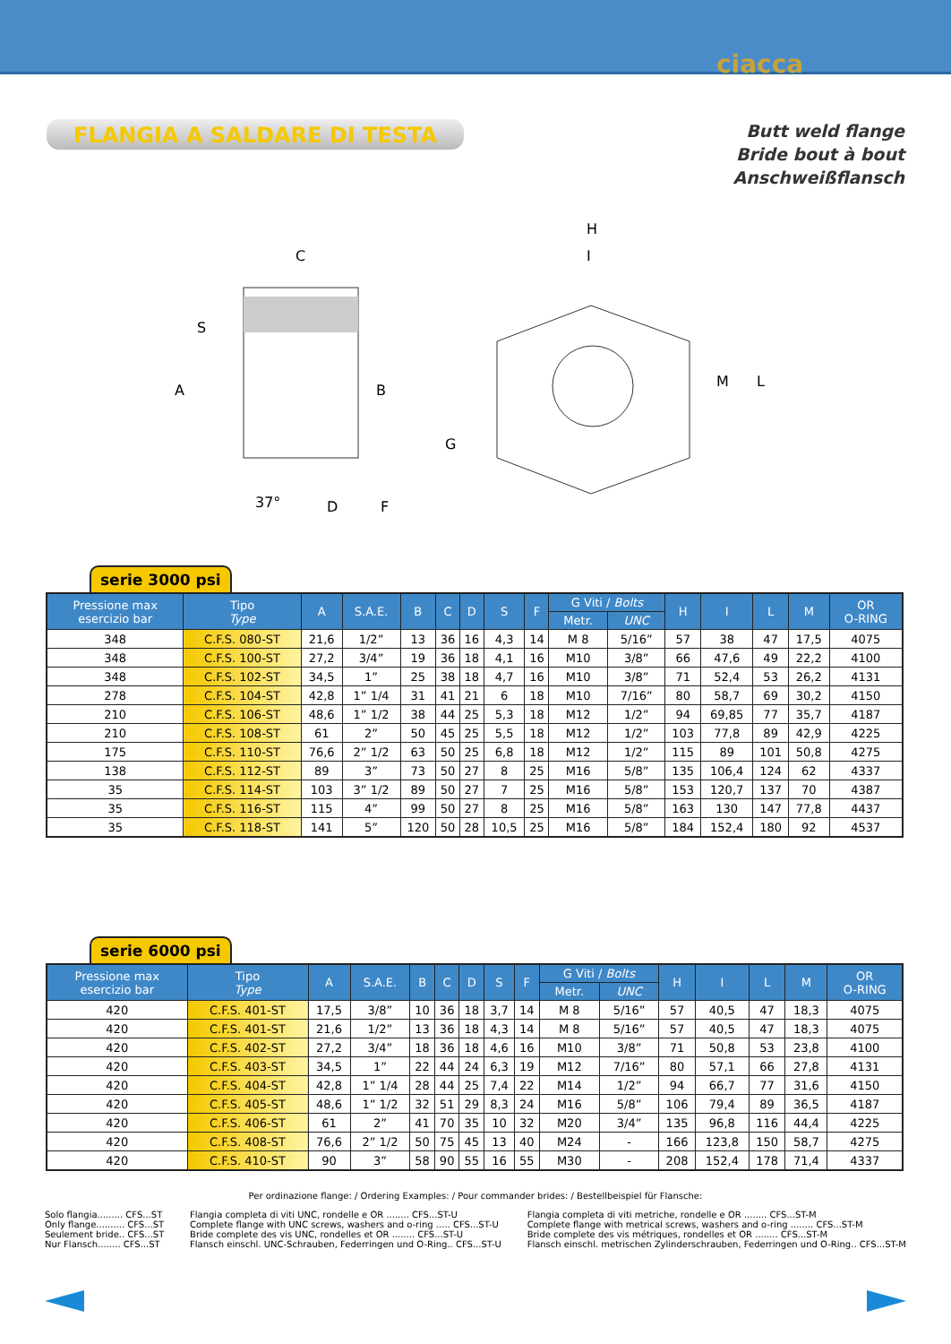ciacca
FLANGIA A SALDARE DI TESTA
Butt weld flange
Bride bout à bout
Anschweißflansch
C
A
B
G
D
F
S
37°
H
I
M
L
serie 3000 psi
| Pressione max esercizio bar | Tipo Type | A | S.A.E. | B | C | D | S | F | G Viti / Bolts | | H | I | L | M | OR O-RING |
| --- | --- | --- | --- | --- | --- | --- | --- | --- | --- | --- | --- | --- | --- | --- | --- |
| | | | | | | | | | Metr. | UNC | | | | | |
| 348 | C.F.S. 080-ST | 21,6 | 1/2” | 13 | 36 | 16 | 4,3 | 14 | M 8 | 5/16” | 57 | 38 | 47 | 17,5 | 4075 |
| 348 | C.F.S. 100-ST | 27,2 | 3/4” | 19 | 36 | 18 | 4,1 | 16 | M10 | 3/8” | 66 | 47,6 | 49 | 22,2 | 4100 |
| 348 | C.F.S. 102-ST | 34,5 | 1” | 25 | 38 | 18 | 4,7 | 16 | M10 | 3/8” | 71 | 52,4 | 53 | 26,2 | 4131 |
| 278 | C.F.S. 104-ST | 42,8 | 1” 1/4 | 31 | 41 | 21 | 6 | 18 | M10 | 7/16” | 80 | 58,7 | 69 | 30,2 | 4150 |
| 210 | C.F.S. 106-ST | 48,6 | 1” 1/2 | 38 | 44 | 25 | 5,3 | 18 | M12 | 1/2” | 94 | 69,85 | 77 | 35,7 | 4187 |
| 210 | C.F.S. 108-ST | 61 | 2” | 50 | 45 | 25 | 5,5 | 18 | M12 | 1/2” | 103 | 77,8 | 89 | 42,9 | 4225 |
| 175 | C.F.S. 110-ST | 76,6 | 2” 1/2 | 63 | 50 | 25 | 6,8 | 18 | M12 | 1/2” | 115 | 89 | 101 | 50,8 | 4275 |
| 138 | C.F.S. 112-ST | 89 | 3” | 73 | 50 | 27 | 8 | 25 | M16 | 5/8” | 135 | 106,4 | 124 | 62 | 4337 |
| 35 | C.F.S. 114-ST | 103 | 3” 1/2 | 89 | 50 | 27 | 7 | 25 | M16 | 5/8” | 153 | 120,7 | 137 | 70 | 4387 |
| 35 | C.F.S. 116-ST | 115 | 4” | 99 | 50 | 27 | 8 | 25 | M16 | 5/8” | 163 | 130 | 147 | 77,8 | 4437 |
| 35 | C.F.S. 118-ST | 141 | 5” | 120 | 50 | 28 | 10,5 | 25 | M16 | 5/8” | 184 | 152,4 | 180 | 92 | 4537 |
serie 6000 psi
| Pressione max esercizio bar | Tipo Type | A | S.A.E. | B | C | D | S | F | G Viti / Bolts | | H | I | L | M | OR O-RING |
| --- | --- | --- | --- | --- | --- | --- | --- | --- | --- | --- | --- | --- | --- | --- | --- |
| | | | | | | | | | Metr. | UNC | | | | | |
| 420 | C.F.S. 401-ST | 17,5 | 3/8” | 10 | 36 | 18 | 3,7 | 14 | M 8 | 5/16” | 57 | 40,5 | 47 | 18,3 | 4075 |
| 420 | C.F.S. 401-ST | 21,6 | 1/2” | 13 | 36 | 18 | 4,3 | 14 | M 8 | 5/16” | 57 | 40,5 | 47 | 18,3 | 4075 |
| 420 | C.F.S. 402-ST | 27,2 | 3/4” | 18 | 36 | 18 | 4,6 | 16 | M10 | 3/8” | 71 | 50,8 | 53 | 23,8 | 4100 |
| 420 | C.F.S. 403-ST | 34,5 | 1” | 22 | 44 | 24 | 6,3 | 19 | M12 | 7/16” | 80 | 57,1 | 66 | 27,8 | 4131 |
| 420 | C.F.S. 404-ST | 42,8 | 1” 1/4 | 28 | 44 | 25 | 7,4 | 22 | M14 | 1/2” | 94 | 66,7 | 77 | 31,6 | 4150 |
| 420 | C.F.S. 405-ST | 48,6 | 1” 1/2 | 32 | 51 | 29 | 8,3 | 24 | M16 | 5/8” | 106 | 79,4 | 89 | 36,5 | 4187 |
| 420 | C.F.S. 406-ST | 61 | 2” | 41 | 70 | 35 | 10 | 32 | M20 | 3/4” | 135 | 96,8 | 116 | 44,4 | 4225 |
| 420 | C.F.S. 408-ST | 76,6 | 2” 1/2 | 50 | 75 | 45 | 13 | 40 | M24 | - | 166 | 123,8 | 150 | 58,7 | 4275 |
| 420 | C.F.S. 410-ST | 90 | 3” | 58 | 90 | 55 | 16 | 55 | M30 | - | 208 | 152,4 | 178 | 71,4 | 4337 |
Per ordinazione flange: / Ordering Examples: / Pour commander brides: / Bestellbeispiel für Flansche:
Solo flangia......... CFS...ST
Only flange.......... CFS...ST
Seulement bride.. CFS...ST
Nur Flansch........ CFS...ST
Flangia completa di viti UNC, rondelle e OR ........ CFS...ST-U
Complete flange with UNC screws, washers and o-ring ..... CFS...ST-U
Bride complete des vis UNC, rondelles et OR ........ CFS...ST-U
Flansch einschl. UNC-Schrauben, Federringen und O-Ring.. CFS...ST-U
Flangia completa di viti metriche, rondelle e OR ........ CFS...ST-M
Complete flange with metrical screws, washers and o-ring ........ CFS...ST-M
Bride complete des vis métriques, rondelles et OR ........ CFS...ST-M
Flansch einschl. metrischen Zylinderschrauben, Federringen und O-Ring.. CFS...ST-M